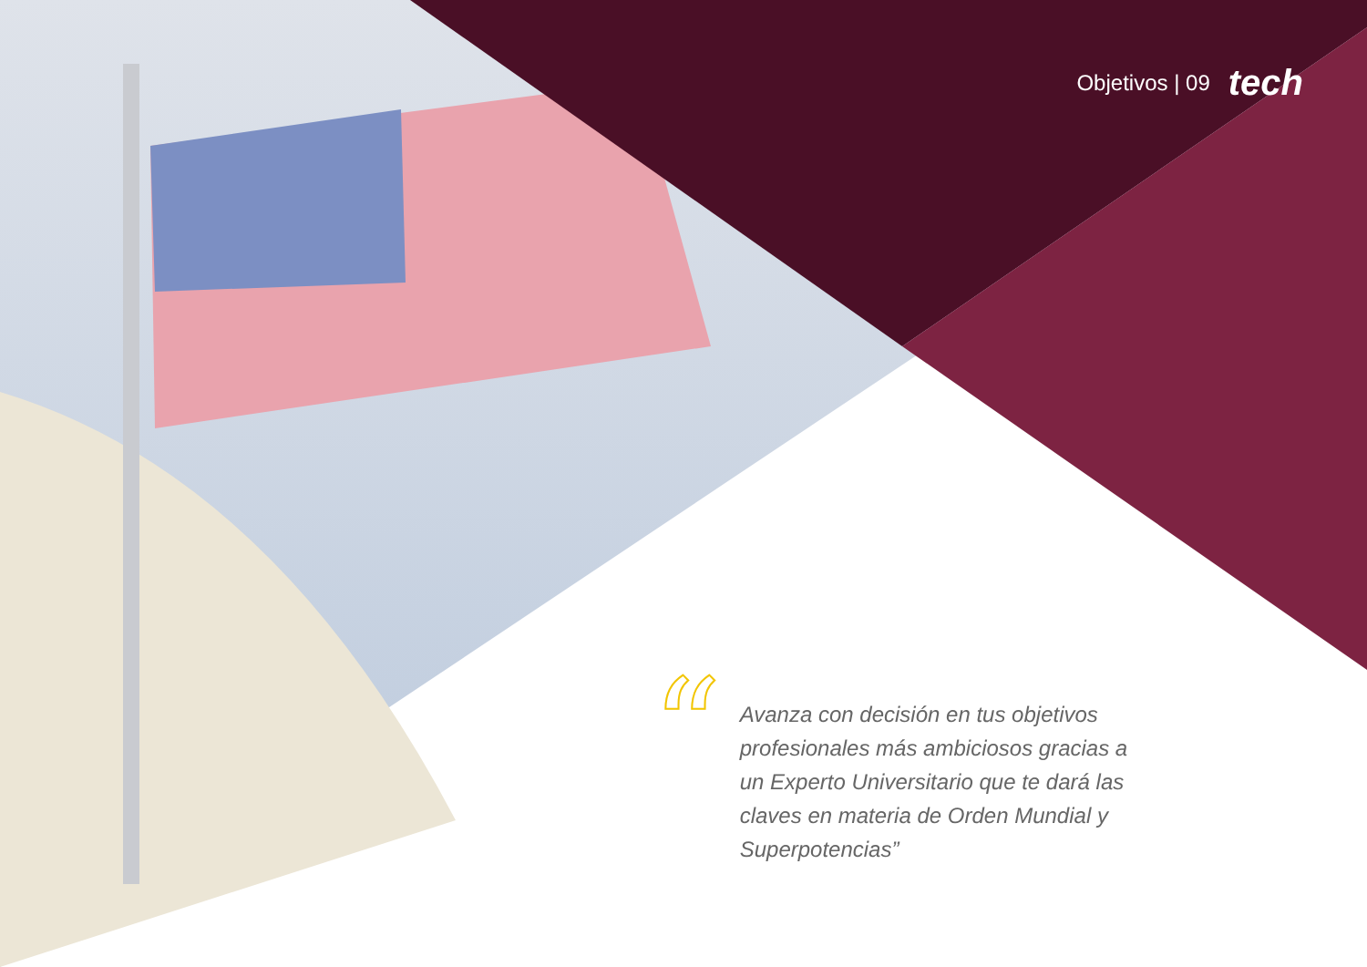Objetivos | 09 tech
“
Avanza con decisión en tus objetivos profesionales más ambiciosos gracias a un Experto Universitario que te dará las claves en materia de Orden Mundial y Superpotencias”